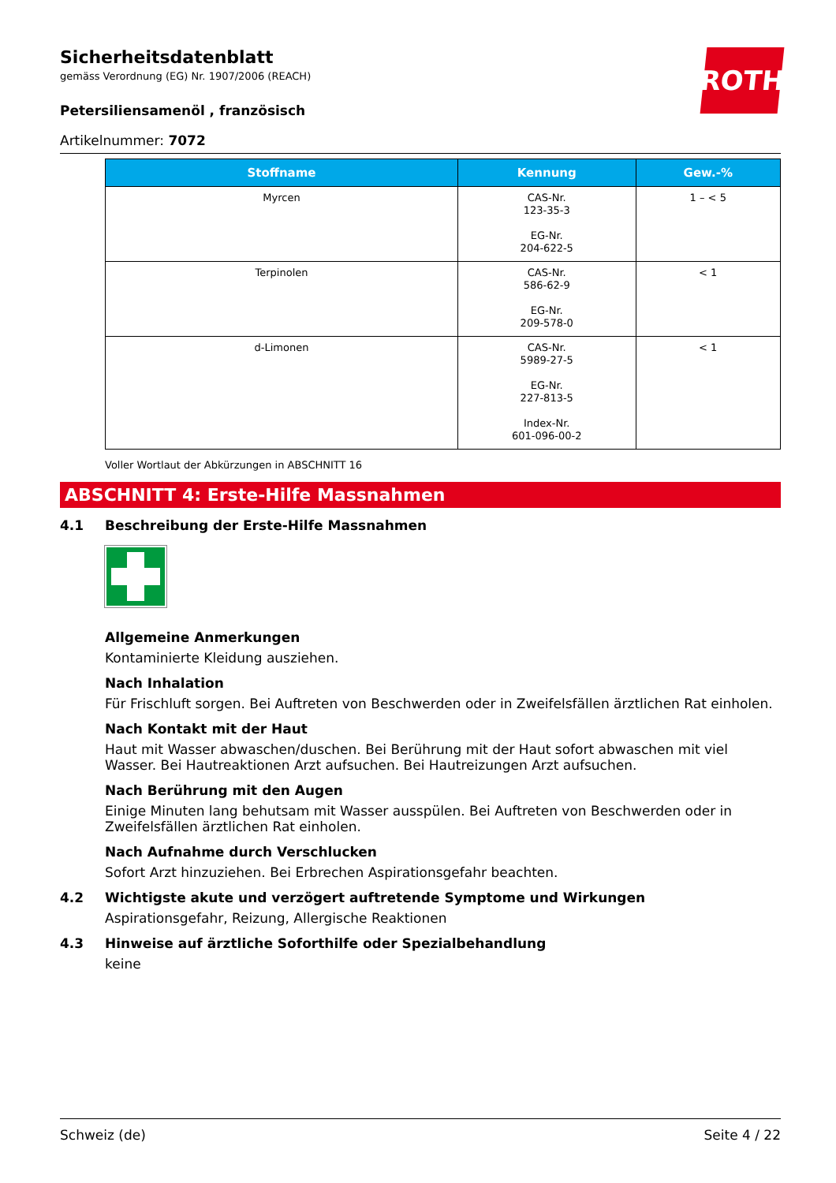ROTH
Sicherheitsdatenblatt
gemäss Verordnung (EG) Nr. 1907/2006 (REACH)
Petersiliensamenöl , französisch
Artikelnummer: 7072
| Stoffname | Kennung | Gew.-% |
| --- | --- | --- |
| Myrcen | CAS-Nr. 123-35-3 EG-Nr. 204-622-5 | 1 – < 5 |
| Terpinolen | CAS-Nr. 586-62-9 EG-Nr. 209-578-0 | < 1 |
| d-Limonen | CAS-Nr. 5989-27-5 EG-Nr. 227-813-5 Index-Nr. 601-096-00-2 | < 1 |
Voller Wortlaut der Abkürzungen in ABSCHNITT 16
ABSCHNITT 4: Erste-Hilfe Massnahmen
4.1 Beschreibung der Erste-Hilfe Massnahmen
Allgemeine Anmerkungen
Kontaminierte Kleidung ausziehen.
Nach Inhalation
Für Frischluft sorgen. Bei Auftreten von Beschwerden oder in Zweifelsfällen ärztlichen Rat einholen.
Nach Kontakt mit der Haut
Haut mit Wasser abwaschen/duschen. Bei Berührung mit der Haut sofort abwaschen mit viel Wasser. Bei Hautreaktionen Arzt aufsuchen. Bei Hautreizungen Arzt aufsuchen.
Nach Berührung mit den Augen
Einige Minuten lang behutsam mit Wasser ausspülen. Bei Auftreten von Beschwerden oder in Zweifelsfällen ärztlichen Rat einholen.
Nach Aufnahme durch Verschlucken
Sofort Arzt hinzuziehen. Bei Erbrechen Aspirationsgefahr beachten.
4.2 Wichtigste akute und verzögert auftretende Symptome und Wirkungen
Aspirationsgefahr, Reizung, Allergische Reaktionen
4.3 Hinweise auf ärztliche Soforthilfe oder Spezialbehandlung
keine
Schweiz (de) Seite 4 / 22